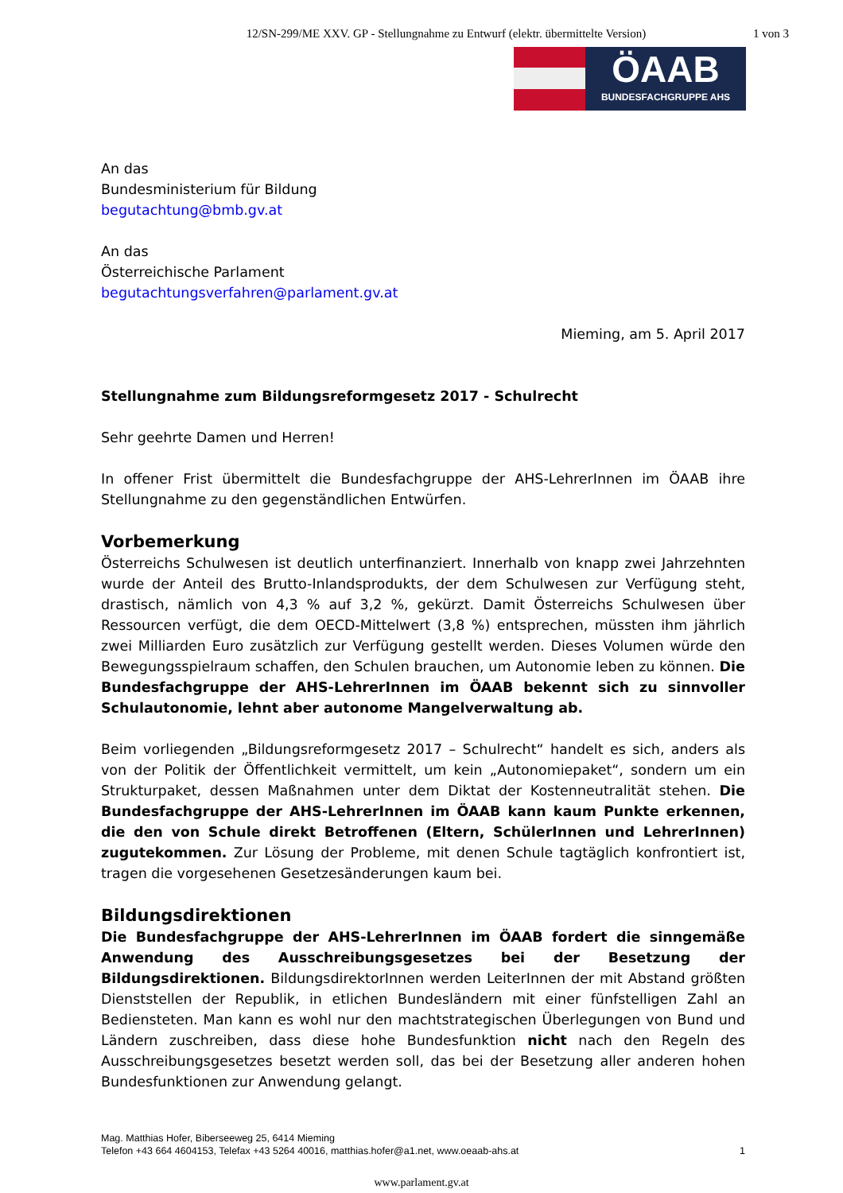12/SN-299/ME XXV. GP - Stellungnahme zu Entwurf (elektr. übermittelte Version)
1 von 3
ÖAAB
BUNDESFACHGRUPPE AHS
An das
Bundesministerium für Bildung
begutachtung@bmb.gv.at
An das
Österreichische Parlament
begutachtungsverfahren@parlament.gv.at
Mieming, am 5. April 2017
Stellungnahme zum Bildungsreformgesetz 2017 - Schulrecht
Sehr geehrte Damen und Herren!
In offener Frist übermittelt die Bundesfachgruppe der AHS-LehrerInnen im ÖAAB ihre Stellungnahme zu den gegenständlichen Entwürfen.
Vorbemerkung
Österreichs Schulwesen ist deutlich unterfinanziert. Innerhalb von knapp zwei Jahrzehnten wurde der Anteil des Brutto-Inlandsprodukts, der dem Schulwesen zur Verfügung steht, drastisch, nämlich von 4,3 % auf 3,2 %, gekürzt. Damit Österreichs Schulwesen über Ressourcen verfügt, die dem OECD-Mittelwert (3,8 %) entsprechen, müssten ihm jährlich zwei Milliarden Euro zusätzlich zur Verfügung gestellt werden. Dieses Volumen würde den Bewegungsspielraum schaffen, den Schulen brauchen, um Autonomie leben zu können. Die Bundesfachgruppe der AHS-LehrerInnen im ÖAAB bekennt sich zu sinnvoller Schulautonomie, lehnt aber autonome Mangelverwaltung ab.
Beim vorliegenden „Bildungsreformgesetz 2017 – Schulrecht“ handelt es sich, anders als von der Politik der Öffentlichkeit vermittelt, um kein „Autonomiepaket“, sondern um ein Strukturpaket, dessen Maßnahmen unter dem Diktat der Kostenneutralität stehen. Die Bundesfachgruppe der AHS-LehrerInnen im ÖAAB kann kaum Punkte erkennen, die den von Schule direkt Betroffenen (Eltern, SchülerInnen und LehrerInnen) zugutekommen. Zur Lösung der Probleme, mit denen Schule tagtäglich konfrontiert ist, tragen die vorgesehenen Gesetzesänderungen kaum bei.
Bildungsdirektionen
Die Bundesfachgruppe der AHS-LehrerInnen im ÖAAB fordert die sinngemäße Anwendung des Ausschreibungsgesetzes bei der Besetzung der Bildungsdirektionen. BildungsdirektorInnen werden LeiterInnen der mit Abstand größten Dienststellen der Republik, in etlichen Bundesländern mit einer fünfstelligen Zahl an Bediensteten. Man kann es wohl nur den machtstrategischen Überlegungen von Bund und Ländern zuschreiben, dass diese hohe Bundesfunktion nicht nach den Regeln des Ausschreibungsgesetzes besetzt werden soll, das bei der Besetzung aller anderen hohen Bundesfunktionen zur Anwendung gelangt.
Mag. Matthias Hofer, Biberseeweg 25, 6414 Mieming
Telefon +43 664 4604153, Telefax +43 5264 40016, matthias.hofer@a1.net, www.oeaab-ahs.at 1
www.parlament.gv.at